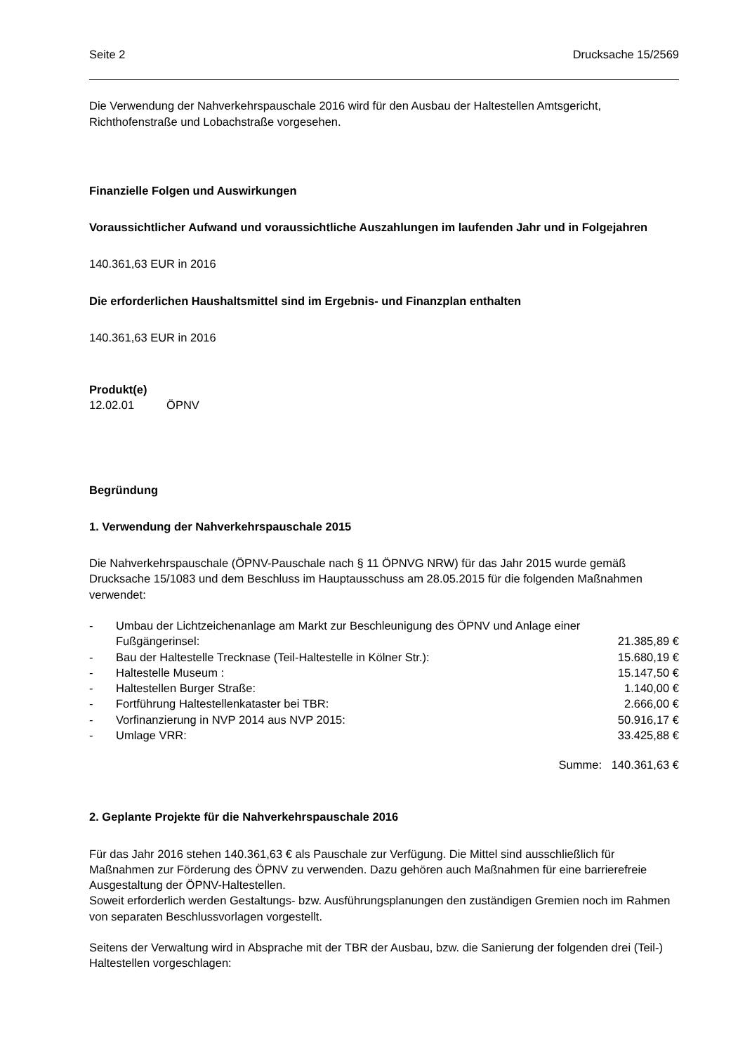Seite 2 Drucksache 15/2569
Die Verwendung der Nahverkehrspauschale 2016 wird für den Ausbau der Haltestellen Amtsgericht, Richthofenstraße und Lobachstraße vorgesehen.
Finanzielle Folgen und Auswirkungen
Voraussichtlicher Aufwand und voraussichtliche Auszahlungen im laufenden Jahr und in Folgejahren
140.361,63 EUR in 2016
Die erforderlichen Haushaltsmittel sind im Ergebnis- und Finanzplan enthalten
140.361,63 EUR in 2016
Produkt(e)
12.02.01 ÖPNV
Begründung
1. Verwendung der Nahverkehrspauschale 2015
Die Nahverkehrspauschale (ÖPNV-Pauschale nach § 11 ÖPNVG NRW) für das Jahr 2015 wurde gemäß Drucksache 15/1083 und dem Beschluss im Hauptausschuss am 28.05.2015 für die folgenden Maßnahmen verwendet:
| - | Umbau der Lichtzeichenanlage am Markt zur Beschleunigung des ÖPNV und Anlage einer | |
| | Fußgängerinsel: | 21.385,89 € |
| - | Bau der Haltestelle Trecknase (Teil-Haltestelle in Kölner Str.): | 15.680,19 € |
| - | Haltestelle Museum : | 15.147,50 € |
| - | Haltestellen Burger Straße: | 1.140,00 € |
| - | Fortführung Haltestellenkataster bei TBR: | 2.666,00 € |
| - | Vorfinanzierung in NVP 2014 aus NVP 2015: | 50.916,17 € |
| - | Umlage VRR: | 33.425,88 € |
| | Summe: | 140.361,63 € |
2. Geplante Projekte für die Nahverkehrspauschale 2016
Für das Jahr 2016 stehen 140.361,63 € als Pauschale zur Verfügung. Die Mittel sind ausschließlich für Maßnahmen zur Förderung des ÖPNV zu verwenden. Dazu gehören auch Maßnahmen für eine barrierefreie Ausgestaltung der ÖPNV-Haltestellen.
Soweit erforderlich werden Gestaltungs- bzw. Ausführungsplanungen den zuständigen Gremien noch im Rahmen von separaten Beschlussvorlagen vorgestellt.
Seitens der Verwaltung wird in Absprache mit der TBR der Ausbau, bzw. die Sanierung der folgenden drei (Teil-) Haltestellen vorgeschlagen: